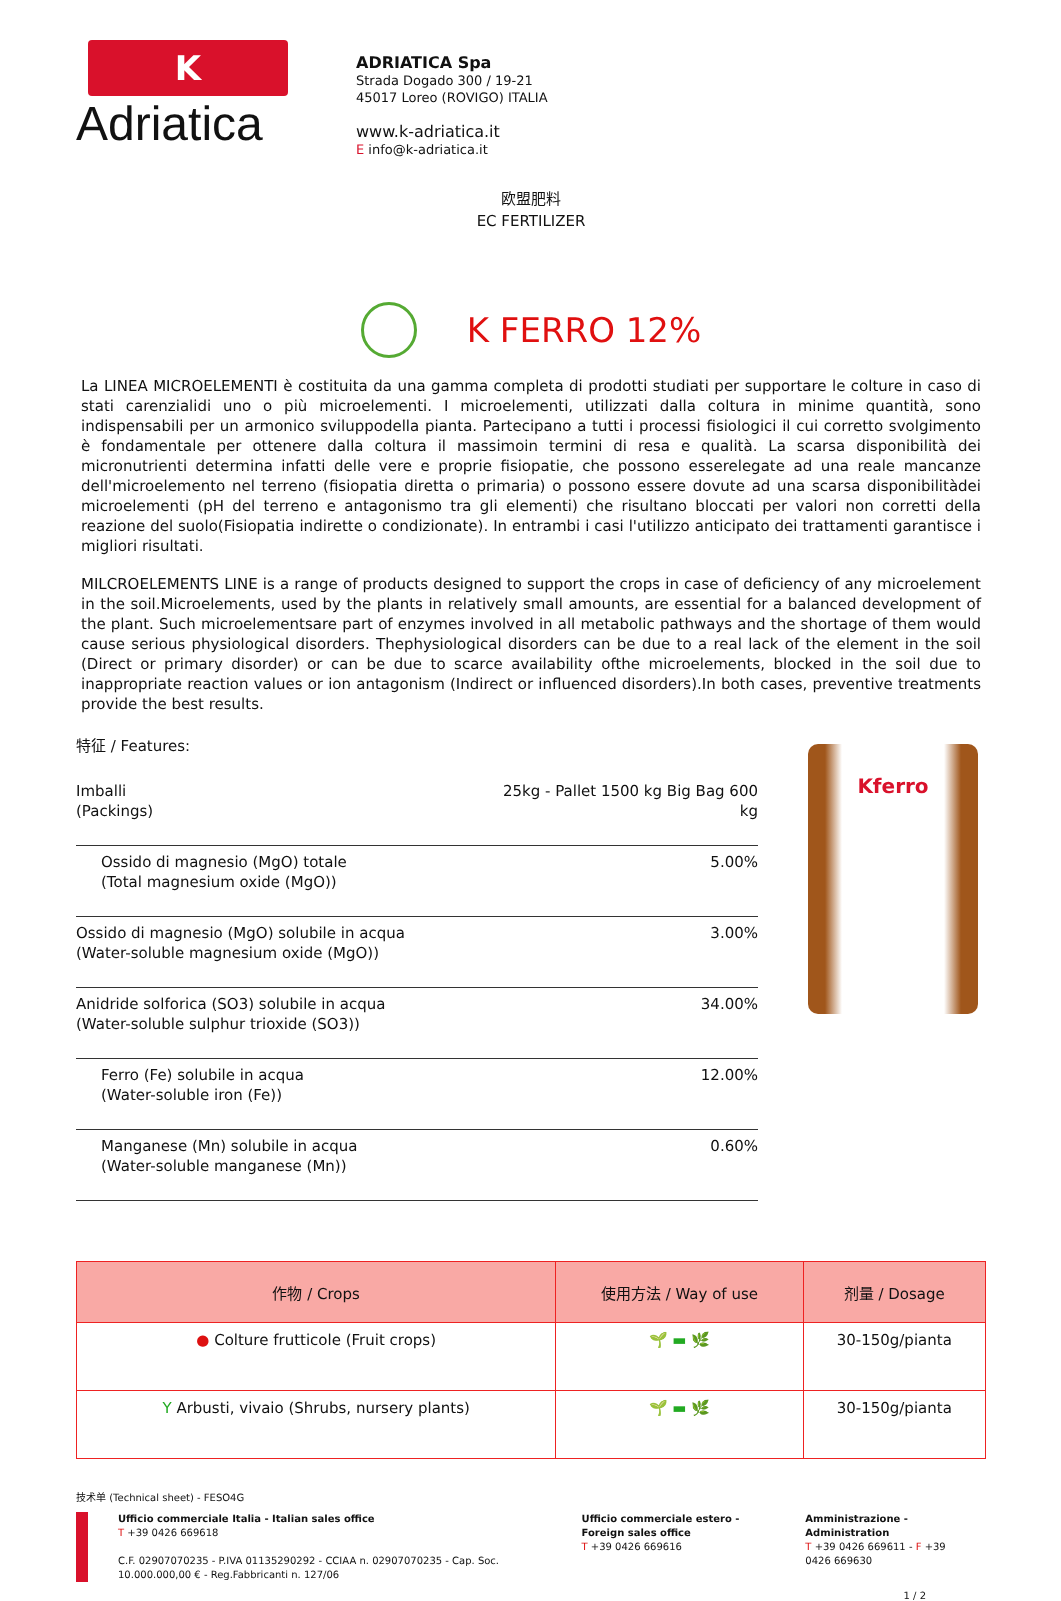K
Adriatica
ADRIATICA Spa
Strada Dogado 300 / 19-21
45017 Loreo (ROVIGO) ITALIA
www.k-adriatica.it
E info@k-adriatica.it
欧盟肥料
EC FERTILIZER
K FERRO 12%
La LINEA MICROELEMENTI è costituita da una gamma completa di prodotti studiati per supportare le colture in caso di stati carenzialidi uno o più microelementi. I microelementi, utilizzati dalla coltura in minime quantità, sono indispensabili per un armonico sviluppodella pianta. Partecipano a tutti i processi fisiologici il cui corretto svolgimento è fondamentale per ottenere dalla coltura il massimoin termini di resa e qualità. La scarsa disponibilità dei micronutrienti determina infatti delle vere e proprie fisiopatie, che possono esserelegate ad una reale mancanze dell'microelemento nel terreno (fisiopatia diretta o primaria) o possono essere dovute ad una scarsa disponibilitàdei microelementi (pH del terreno e antagonismo tra gli elementi) che risultano bloccati per valori non corretti della reazione del suolo(Fisiopatia indirette o condizionate). In entrambi i casi l'utilizzo anticipato dei trattamenti garantisce i migliori risultati.
MILCROELEMENTS LINE is a range of products designed to support the crops in case of deficiency of any microelement in the soil.Microelements, used by the plants in relatively small amounts, are essential for a balanced development of the plant. Such microelementsare part of enzymes involved in all metabolic pathways and the shortage of them would cause serious physiological disorders. Thephysiological disorders can be due to a real lack of the element in the soil (Direct or primary disorder) or can be due to scarce availability ofthe microelements, blocked in the soil due to inappropriate reaction values or ion antagonism (Indirect or influenced disorders).In both cases, preventive treatments provide the best results.
特征 / Features:
| Imballi (Packings) | 25kg - Pallet 1500 kg Big Bag 600 kg |
| Ossido di magnesio (MgO) totale (Total magnesium oxide (MgO)) | 5.00% |
| Ossido di magnesio (MgO) solubile in acqua (Water-soluble magnesium oxide (MgO)) | 3.00% |
| Anidride solforica (SO3) solubile in acqua (Water-soluble sulphur trioxide (SO3)) | 34.00% |
| Ferro (Fe) solubile in acqua (Water-soluble iron (Fe)) | 12.00% |
| Manganese (Mn) solubile in acqua (Water-soluble manganese (Mn)) | 0.60% |
Kferro
| 作物 / Crops | 使用方法 / Way of use | 剂量 / Dosage |
| --- | --- | --- |
| ● Colture frutticole (Fruit crops) | 🌱 ▬ 🌿 | 30-150g/pianta |
| Y Arbusti, vivaio (Shrubs, nursery plants) | 🌱 ▬ 🌿 | 30-150g/pianta |
技术单 (Technical sheet) - FESO4G
Ufficio commerciale Italia - Italian sales office
T +39 0426 669618
C.F. 02907070235 - P.IVA 01135290292 - CCIAA n. 02907070235 - Cap. Soc. 10.000.000,00 € - Reg.Fabbricanti n. 127/06
Ufficio commerciale estero - Foreign sales office
T +39 0426 669616
Amministrazione - Administration
T +39 0426 669611 - F +39 0426 669630
1 / 2